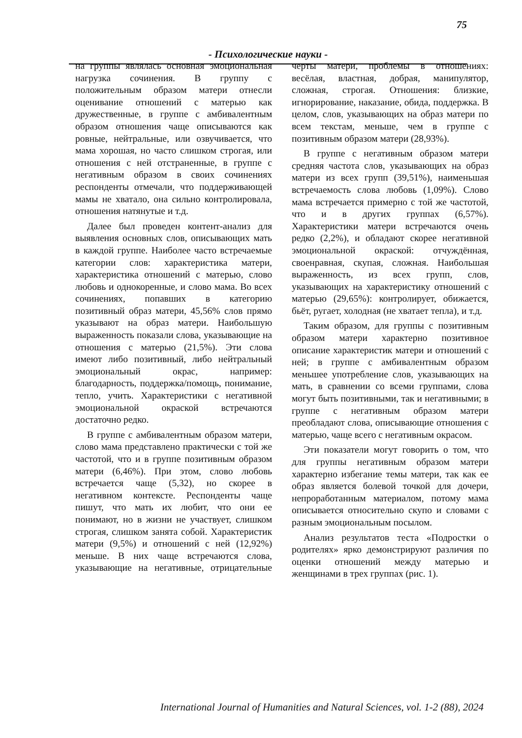75
- Психологические науки -
на группы являлась основная эмоциональная нагрузка сочинения. В группу с положительным образом матери отнесли оценивание отношений с матерью как дружественные, в группе с амбивалентным образом отношения чаще описываются как ровные, нейтральные, или озвучивается, что мама хорошая, но часто слишком строгая, или отношения с ней отстраненные, в группе с негативным образом в своих сочинениях респонденты отмечали, что поддерживающей мамы не хватало, она сильно контролировала, отношения натянутые и т.д.
Далее был проведен контент-анализ для выявления основных слов, описывающих мать в каждой группе. Наиболее часто встречаемые категории слов: характеристика матери, характеристика отношений с матерью, слово любовь и однокоренные, и слово мама. Во всех сочинениях, попавших в категорию позитивный образ матери, 45,56% слов прямо указывают на образ матери. Наибольшую выраженность показали слова, указывающие на отношения с матерью (21,5%). Эти слова имеют либо позитивный, либо нейтральный эмоциональный окрас, например: благодарность, поддержка/помощь, понимание, тепло, учить. Характеристики с негативной эмоциональной окраской встречаются достаточно редко.
В группе с амбивалентным образом матери, слово мама представлено практически с той же частотой, что и в группе позитивным образом матери (6,46%). При этом, слово любовь встречается чаще (5,32), но скорее в негативном контексте. Респонденты чаще пишут, что мать их любит, что они ее понимают, но в жизни не участвует, слишком строгая, слишком занята собой. Характеристик матери (9,5%) и отношений с ней (12,92%) меньше. В них чаще встречаются слова, указывающие на негативные, отрицательные черты матери, проблемы в отношениях: весёлая, властная, добрая, манипулятор, сложная, строгая. Отношения: близкие, игнорирование, наказание, обида, поддержка. В целом, слов, указывающих на образ матери по всем текстам, меньше, чем в группе с позитивным образом матери (28,93%).
В группе с негативным образом матери средняя частота слов, указывающих на образ матери из всех групп (39,51%), наименьшая встречаемость слова любовь (1,09%). Слово мама встречается примерно с той же частотой, что и в других группах (6,57%). Характеристики матери встречаются очень редко (2,2%), и обладают скорее негативной эмоциональной окраской: отчуждённая, своенравная, скупая, сложная. Наибольшая выраженность, из всех групп, слов, указывающих на характеристику отношений с матерью (29,65%): контролирует, обижается, бьёт, ругает, холодная (не хватает тепла), и т.д.
Таким образом, для группы с позитивным образом матери характерно позитивное описание характеристик матери и отношений с ней; в группе с амбивалентным образом меньшее употребление слов, указывающих на мать, в сравнении со всеми группами, слова могут быть позитивными, так и негативными; в группе с негативным образом матери преобладают слова, описывающие отношения с матерью, чаще всего с негативным окрасом.
Эти показатели могут говорить о том, что для группы негативным образом матери характерно избегание темы матери, так как ее образ является болевой точкой для дочери, непроработанным материалом, потому мама описывается относительно скупо и словами с разным эмоциональным посылом.
Анализ результатов теста «Подростки о родителях» ярко демонстрируют различия по оценки отношений между матерью и женщинами в трех группах (рис. 1).
International Journal of Humanities and Natural Sciences, vol. 1-2 (88), 2024